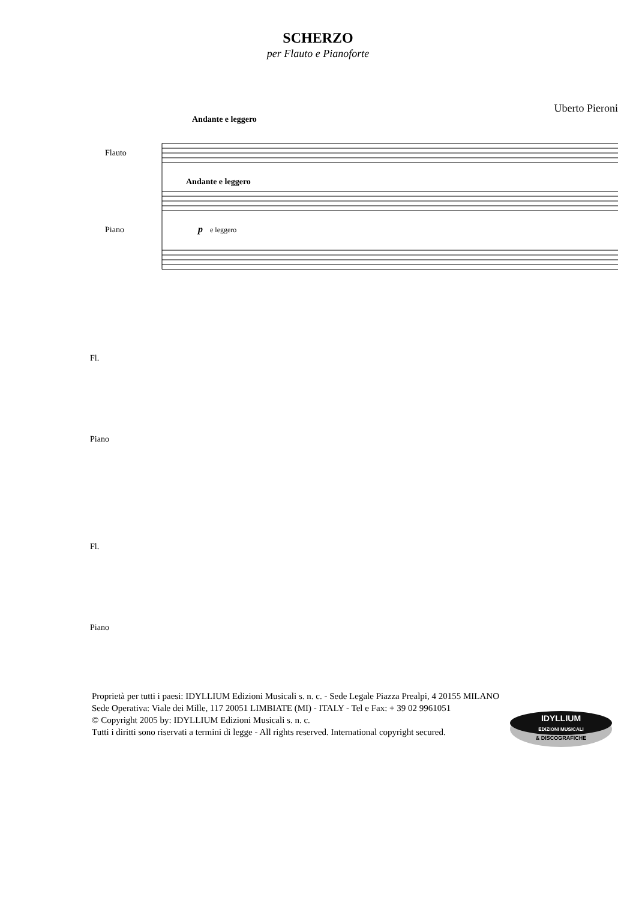SCHERZO
per Flauto e Pianoforte
Uberto Pieroni
Andante e leggero
Flauto
Andante e leggero
Piano
p
e leggero
Fl.
Piano
Fl.
Piano
Proprietà per tutti i paesi: IDYLLIUM Edizioni Musicali s. n. c. - Sede Legale Piazza Prealpi, 4 20155 MILANO
Sede Operativa: Viale dei Mille, 117 20051 LIMBIATE (MI) - ITALY - Tel e Fax: + 39 02 9961051
© Copyright 2005 by: IDYLLIUM Edizioni Musicali s. n. c.
Tutti i diritti sono riservati a termini di legge - All rights reserved. International copyright secured.
IDYLLIUM
EDIZIONI MUSICALI
& DISCOGRAFICHE